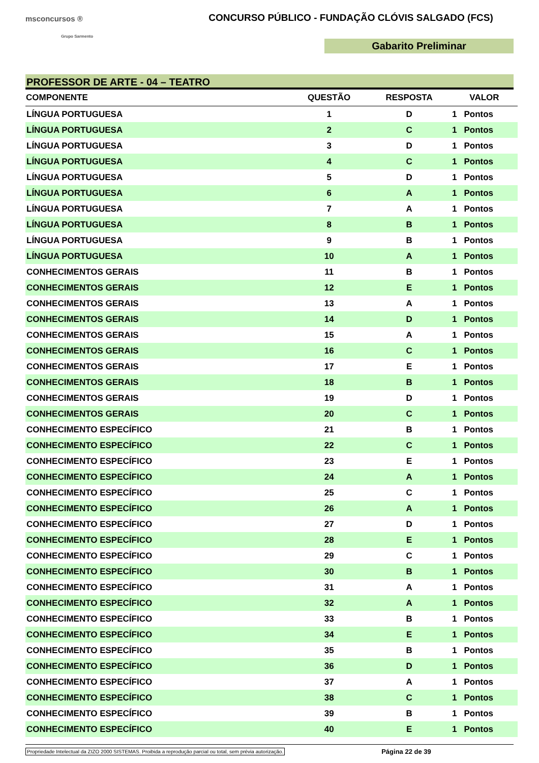msconcursos ®
Grupo Sarmento
CONCURSO PÚBLICO - FUNDAÇÃO CLÓVIS SALGADO (FCS)
Gabarito Preliminar
PROFESSOR DE ARTE - 04 – TEATRO
| COMPONENTE | QUESTÃO | RESPOSTA | VALOR | |
| --- | --- | --- | --- | --- |
| LÍNGUA PORTUGUESA | 1 | D | 1 | Pontos |
| LÍNGUA PORTUGUESA | 2 | C | 1 | Pontos |
| LÍNGUA PORTUGUESA | 3 | D | 1 | Pontos |
| LÍNGUA PORTUGUESA | 4 | C | 1 | Pontos |
| LÍNGUA PORTUGUESA | 5 | D | 1 | Pontos |
| LÍNGUA PORTUGUESA | 6 | A | 1 | Pontos |
| LÍNGUA PORTUGUESA | 7 | A | 1 | Pontos |
| LÍNGUA PORTUGUESA | 8 | B | 1 | Pontos |
| LÍNGUA PORTUGUESA | 9 | B | 1 | Pontos |
| LÍNGUA PORTUGUESA | 10 | A | 1 | Pontos |
| CONHECIMENTOS GERAIS | 11 | B | 1 | Pontos |
| CONHECIMENTOS GERAIS | 12 | E | 1 | Pontos |
| CONHECIMENTOS GERAIS | 13 | A | 1 | Pontos |
| CONHECIMENTOS GERAIS | 14 | D | 1 | Pontos |
| CONHECIMENTOS GERAIS | 15 | A | 1 | Pontos |
| CONHECIMENTOS GERAIS | 16 | C | 1 | Pontos |
| CONHECIMENTOS GERAIS | 17 | E | 1 | Pontos |
| CONHECIMENTOS GERAIS | 18 | B | 1 | Pontos |
| CONHECIMENTOS GERAIS | 19 | D | 1 | Pontos |
| CONHECIMENTOS GERAIS | 20 | C | 1 | Pontos |
| CONHECIMENTO ESPECÍFICO | 21 | B | 1 | Pontos |
| CONHECIMENTO ESPECÍFICO | 22 | C | 1 | Pontos |
| CONHECIMENTO ESPECÍFICO | 23 | E | 1 | Pontos |
| CONHECIMENTO ESPECÍFICO | 24 | A | 1 | Pontos |
| CONHECIMENTO ESPECÍFICO | 25 | C | 1 | Pontos |
| CONHECIMENTO ESPECÍFICO | 26 | A | 1 | Pontos |
| CONHECIMENTO ESPECÍFICO | 27 | D | 1 | Pontos |
| CONHECIMENTO ESPECÍFICO | 28 | E | 1 | Pontos |
| CONHECIMENTO ESPECÍFICO | 29 | C | 1 | Pontos |
| CONHECIMENTO ESPECÍFICO | 30 | B | 1 | Pontos |
| CONHECIMENTO ESPECÍFICO | 31 | A | 1 | Pontos |
| CONHECIMENTO ESPECÍFICO | 32 | A | 1 | Pontos |
| CONHECIMENTO ESPECÍFICO | 33 | B | 1 | Pontos |
| CONHECIMENTO ESPECÍFICO | 34 | E | 1 | Pontos |
| CONHECIMENTO ESPECÍFICO | 35 | B | 1 | Pontos |
| CONHECIMENTO ESPECÍFICO | 36 | D | 1 | Pontos |
| CONHECIMENTO ESPECÍFICO | 37 | A | 1 | Pontos |
| CONHECIMENTO ESPECÍFICO | 38 | C | 1 | Pontos |
| CONHECIMENTO ESPECÍFICO | 39 | B | 1 | Pontos |
| CONHECIMENTO ESPECÍFICO | 40 | E | 1 | Pontos |
Propriedade Intelectual da ZIZO 2000 SISTEMAS. Proibida a reprodução parcial ou total, sem prévia autorização. Página 22 de 39